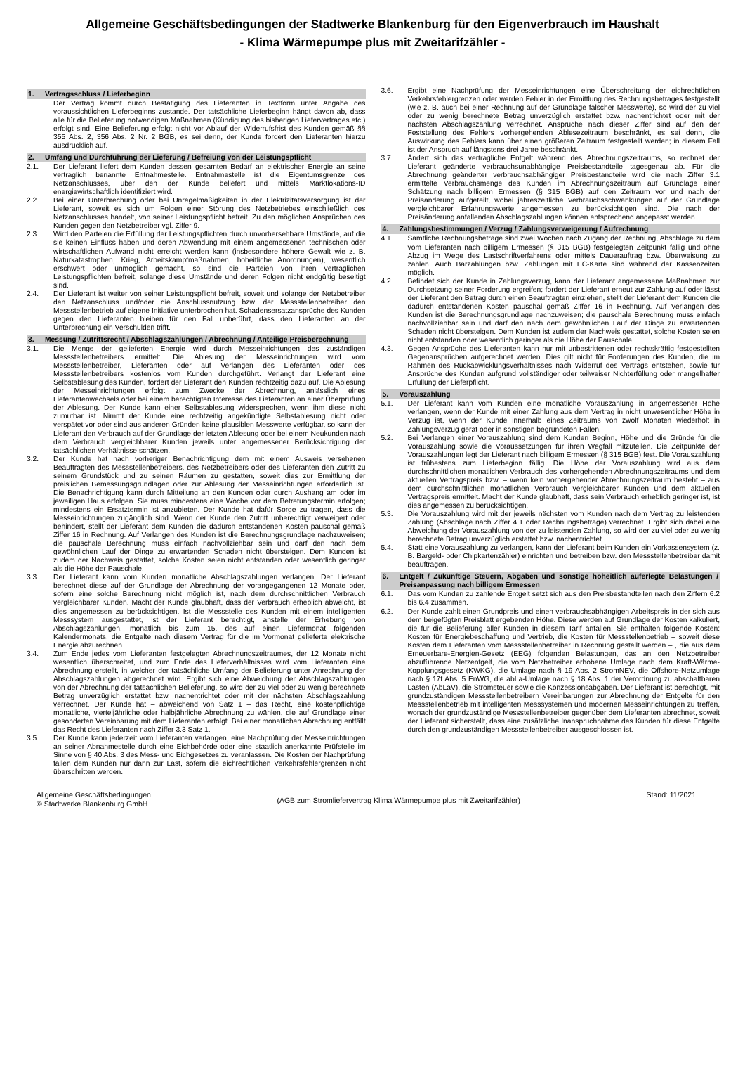Allgemeine Geschäftsbedingungen der Stadtwerke Blankenburg für den Eigenverbrauch im Haushalt
- Klima Wärmepumpe plus mit Zweitarifzähler -
1. Vertragsschluss / Lieferbeginn
Der Vertrag kommt durch Bestätigung des Lieferanten in Textform unter Angabe des voraussichtlichen Lieferbeginns zustande. Der tatsächliche Lieferbeginn hängt davon ab, dass alle für die Belieferung notwendigen Maßnahmen (Kündigung des bisherigen Liefervertrages etc.) erfolgt sind. Eine Belieferung erfolgt nicht vor Ablauf der Widerrufsfrist des Kunden gemäß §§ 355 Abs. 2, 356 Abs. 2 Nr. 2 BGB, es sei denn, der Kunde fordert den Lieferanten hierzu ausdrücklich auf.
2. Umfang und Durchführung der Lieferung / Befreiung von der Leistungspflicht
2.1. Der Lieferant liefert dem Kunden dessen gesamten Bedarf an elektrischer Energie an seine vertraglich benannte Entnahmestelle. Entnahmestelle ist die Eigentumsgrenze des Netzanschlusses, über den der Kunde beliefert und mittels Marktlokations-ID energiewirtschaftlich identifiziert wird.
2.2. Bei einer Unterbrechung oder bei Unregelmäßigkeiten in der Elektrizitätsversorgung ist der Lieferant, soweit es sich um Folgen einer Störung des Netzbetriebes einschließlich des Netzanschlusses handelt, von seiner Leistungspflicht befreit. Zu den möglichen Ansprüchen des Kunden gegen den Netzbetreiber vgl. Ziffer 9.
2.3. Wird den Parteien die Erfüllung der Leistungspflichten durch unvorhersehbare Umstände, auf die sie keinen Einfluss haben und deren Abwendung mit einem angemessenen technischen oder wirtschaftlichen Aufwand nicht erreicht werden kann (insbesondere höhere Gewalt wie z. B. Naturkatastrophen, Krieg, Arbeitskampfmaßnahmen, hoheitliche Anordnungen), wesentlich erschwert oder unmöglich gemacht, so sind die Parteien von ihren vertraglichen Leistungspflichten befreit, solange diese Umstände und deren Folgen nicht endgültig beseitigt sind.
2.4. Der Lieferant ist weiter von seiner Leistungspflicht befreit, soweit und solange der Netzbetreiber den Netzanschluss und/oder die Anschlussnutzung bzw. der Messstellenbetreiber den Messstellenbetrieb auf eigene Initiative unterbrochen hat. Schadensersatzansprüche des Kunden gegen den Lieferanten bleiben für den Fall unberührt, dass den Lieferanten an der Unterbrechung ein Verschulden trifft.
3. Messung / Zutrittsrecht / Abschlagszahlungen / Abrechnung / Anteilige Preisberechnung
3.1. Die Menge der gelieferten Energie wird durch Messeinrichtungen des zuständigen Messstellenbetreibers ermittelt. Die Ablesung der Messeinrichtungen wird vom Messstellenbetreiber, Lieferanten oder auf Verlangen des Lieferanten oder des Messstellenbetreibers kostenlos vom Kunden durchgeführt. Verlangt der Lieferant eine Selbstablesung des Kunden, fordert der Lieferant den Kunden rechtzeitig dazu auf. Die Ablesung der Messeinrichtungen erfolgt zum Zwecke der Abrechnung, anlässlich eines Lieferantenwechsels oder bei einem berechtigten Interesse des Lieferanten an einer Überprüfung der Ablesung. Der Kunde kann einer Selbstablesung widersprechen, wenn ihm diese nicht zumutbar ist. Nimmt der Kunde eine rechtzeitig angekündigte Selbstablesung nicht oder verspätet vor oder sind aus anderen Gründen keine plausiblen Messwerte verfügbar, so kann der Lieferant den Verbrauch auf der Grundlage der letzten Ablesung oder bei einem Neukunden nach dem Verbrauch vergleichbarer Kunden jeweils unter angemessener Berücksichtigung der tatsächlichen Verhältnisse schätzen.
3.2. Der Kunde hat nach vorheriger Benachrichtigung dem mit einem Ausweis versehenen Beauftragten des Messstellenbetreibers, des Netzbetreibers oder des Lieferanten den Zutritt zu seinem Grundstück und zu seinen Räumen zu gestatten, soweit dies zur Ermittlung der preislichen Bemessungsgrundlagen oder zur Ablesung der Messeinrichtungen erforderlich ist. Die Benachrichtigung kann durch Mitteilung an den Kunden oder durch Aushang am oder im jeweiligen Haus erfolgen. Sie muss mindestens eine Woche vor dem Betretungstermin erfolgen; mindestens ein Ersatztermin ist anzubieten. Der Kunde hat dafür Sorge zu tragen, dass die Messeinrichtungen zugänglich sind. Wenn der Kunde den Zutritt unberechtigt verweigert oder behindert, stellt der Lieferant dem Kunden die dadurch entstandenen Kosten pauschal gemäß Ziffer 16 in Rechnung. Auf Verlangen des Kunden ist die Berechnungsgrundlage nachzuweisen; die pauschale Berechnung muss einfach nachvollziehbar sein und darf den nach dem gewöhnlichen Lauf der Dinge zu erwartenden Schaden nicht übersteigen. Dem Kunden ist zudem der Nachweis gestattet, solche Kosten seien nicht entstanden oder wesentlich geringer als die Höhe der Pauschale.
3.3. Der Lieferant kann vom Kunden monatliche Abschlagszahlungen verlangen. Der Lieferant berechnet diese auf der Grundlage der Abrechnung der vorangegangenen 12 Monate oder, sofern eine solche Berechnung nicht möglich ist, nach dem durchschnittlichen Verbrauch vergleichbarer Kunden. Macht der Kunde glaubhaft, dass der Verbrauch erheblich abweicht, ist dies angemessen zu berücksichtigen. Ist die Messstelle des Kunden mit einem intelligenten Messsystem ausgestattet, ist der Lieferant berechtigt, anstelle der Erhebung von Abschlagszahlungen, monatlich bis zum 15. des auf einen Liefermonat folgenden Kalendermonats, die Entgelte nach diesem Vertrag für die im Vormonat gelieferte elektrische Energie abzurechnen.
3.4. Zum Ende jedes vom Lieferanten festgelegten Abrechnungszeitraumes, der 12 Monate nicht wesentlich überschreitet, und zum Ende des Lieferverhältnisses wird vom Lieferanten eine Abrechnung erstellt, in welcher der tatsächliche Umfang der Belieferung unter Anrechnung der Abschlagszahlungen abgerechnet wird. Ergibt sich eine Abweichung der Abschlagszahlungen von der Abrechnung der tatsächlichen Belieferung, so wird der zu viel oder zu wenig berechnete Betrag unverzüglich erstattet bzw. nachentrichtet oder mit der nächsten Abschlagszahlung verrechnet. Der Kunde hat – abweichend von Satz 1 – das Recht, eine kostenpflichtige monatliche, vierteljährliche oder halbjährliche Abrechnung zu wählen, die auf Grundlage einer gesonderten Vereinbarung mit dem Lieferanten erfolgt. Bei einer monatlichen Abrechnung entfällt das Recht des Lieferanten nach Ziffer 3.3 Satz 1.
3.5. Der Kunde kann jederzeit vom Lieferanten verlangen, eine Nachprüfung der Messeinrichtungen an seiner Abnahmestelle durch eine Eichbehörde oder eine staatlich anerkannte Prüfstelle im Sinne von § 40 Abs. 3 des Mess- und Eichgesetzes zu veranlassen. Die Kosten der Nachprüfung fallen dem Kunden nur dann zur Last, sofern die eichrechtlichen Verkehrsfehlergrenzen nicht überschritten werden.
3.6. Ergibt eine Nachprüfung der Messeinrichtungen eine Überschreitung der eichrechtlichen Verkehrsfehlergrenzen oder werden Fehler in der Ermittlung des Rechnungsbetrages festgestellt (wie z. B. auch bei einer Rechnung auf der Grundlage falscher Messwerte), so wird der zu viel oder zu wenig berechnete Betrag unverzüglich erstattet bzw. nachentrichtet oder mit der nächsten Abschlagszahlung verrechnet. Ansprüche nach dieser Ziffer sind auf den der Feststellung des Fehlers vorhergehenden Ablesezeitraum beschränkt, es sei denn, die Auswirkung des Fehlers kann über einen größeren Zeitraum festgestellt werden; in diesem Fall ist der Anspruch auf längstens drei Jahre beschränkt.
3.7. Ändert sich das vertragliche Entgelt während des Abrechnungszeitraums, so rechnet der Lieferant geänderte verbrauchsunabhängige Preisbestandteile tagesgenau ab. Für die Abrechnung geänderter verbrauchsabhängiger Preisbestandteile wird die nach Ziffer 3.1 ermittelte Verbrauchsmenge des Kunden im Abrechnungszeitraum auf Grundlage einer Schätzung nach billigem Ermessen (§ 315 BGB) auf den Zeitraum vor und nach der Preisänderung aufgeteilt, wobei jahreszeitliche Verbrauchsschwankungen auf der Grundlage vergleichbarer Erfahrungswerte angemessen zu berücksichtigen sind. Die nach der Preisänderung anfallenden Abschlagszahlungen können entsprechend angepasst werden.
4. Zahlungsbestimmungen / Verzug / Zahlungsverweigerung / Aufrechnung
4.1. Sämtliche Rechnungsbeträge sind zwei Wochen nach Zugang der Rechnung, Abschläge zu dem vom Lieferanten nach billigem Ermessen (§ 315 BGB) festgelegten Zeitpunkt fällig und ohne Abzug im Wege des Lastschriftverfahrens oder mittels Dauerauftrag bzw. Überweisung zu zahlen. Auch Barzahlungen bzw. Zahlungen mit EC-Karte sind während der Kassenzeiten möglich.
4.2. Befindet sich der Kunde in Zahlungsverzug, kann der Lieferant angemessene Maßnahmen zur Durchsetzung seiner Forderung ergreifen; fordert der Lieferant erneut zur Zahlung auf oder lässt der Lieferant den Betrag durch einen Beauftragten einziehen, stellt der Lieferant dem Kunden die dadurch entstandenen Kosten pauschal gemäß Ziffer 16 in Rechnung. Auf Verlangen des Kunden ist die Berechnungsgrundlage nachzuweisen; die pauschale Berechnung muss einfach nachvollziehbar sein und darf den nach dem gewöhnlichen Lauf der Dinge zu erwartenden Schaden nicht übersteigen. Dem Kunden ist zudem der Nachweis gestattet, solche Kosten seien nicht entstanden oder wesentlich geringer als die Höhe der Pauschale.
4.3. Gegen Ansprüche des Lieferanten kann nur mit unbestrittenen oder rechtskräftig festgestellten Gegenansprüchen aufgerechnet werden. Dies gilt nicht für Forderungen des Kunden, die im Rahmen des Rückabwicklungsverhältnisses nach Widerruf des Vertrags entstehen, sowie für Ansprüche des Kunden aufgrund vollständiger oder teilweiser Nichterfüllung oder mangelhafter Erfüllung der Lieferpflicht.
5. Vorauszahlung
5.1. Der Lieferant kann vom Kunden eine monatliche Vorauszahlung in angemessener Höhe verlangen, wenn der Kunde mit einer Zahlung aus dem Vertrag in nicht unwesentlicher Höhe in Verzug ist, wenn der Kunde innerhalb eines Zeitraums von zwölf Monaten wiederholt in Zahlungsverzug gerät oder in sonstigen begründeten Fällen.
5.2. Bei Verlangen einer Vorauszahlung sind dem Kunden Beginn, Höhe und die Gründe für die Vorauszahlung sowie die Voraussetzungen für ihren Wegfall mitzuteilen. Die Zeitpunkte der Vorauszahlungen legt der Lieferant nach billigem Ermessen (§ 315 BGB) fest. Die Vorauszahlung ist frühestens zum Lieferbeginn fällig. Die Höhe der Vorauszahlung wird aus dem durchschnittlichen monatlichen Verbrauch des vorhergehenden Abrechnungszeitraums und dem aktuellen Vertragspreis bzw. – wenn kein vorhergehender Abrechnungszeitraum besteht – aus dem durchschnittlichen monatlichen Verbrauch vergleichbarer Kunden und dem aktuellen Vertragspreis ermittelt. Macht der Kunde glaubhaft, dass sein Verbrauch erheblich geringer ist, ist dies angemessen zu berücksichtigen.
5.3. Die Vorauszahlung wird mit der jeweils nächsten vom Kunden nach dem Vertrag zu leistenden Zahlung (Abschläge nach Ziffer 4.1 oder Rechnungsbeträge) verrechnet. Ergibt sich dabei eine Abweichung der Vorauszahlung von der zu leistenden Zahlung, so wird der zu viel oder zu wenig berechnete Betrag unverzüglich erstattet bzw. nachentrichtet.
5.4. Statt eine Vorauszahlung zu verlangen, kann der Lieferant beim Kunden ein Vorkassensystem (z. B. Bargeld- oder Chipkartenzähler) einrichten und betreiben bzw. den Messstellenbetreiber damit beauftragen.
6. Entgelt / Zukünftige Steuern, Abgaben und sonstige hoheitlich auferlegte Belastungen / Preisanpassung nach billigem Ermessen
6.1. Das vom Kunden zu zahlende Entgelt setzt sich aus den Preisbestandteilen nach den Ziffern 6.2 bis 6.4 zusammen.
6.2. Der Kunde zahlt einen Grundpreis und einen verbrauchsabhängigen Arbeitspreis in der sich aus dem beigefügten Preisblatt ergebenden Höhe. Diese werden auf Grundlage der Kosten kalkuliert, die für die Belieferung aller Kunden in diesem Tarif anfallen. Sie enthalten folgende Kosten: Kosten für Energiebeschaffung und Vertrieb, die Kosten für Messstellenbetrieb – soweit diese Kosten dem Lieferanten vom Messstellenbetreiber in Rechnung gestellt werden – , die aus dem Erneuerbare-Energien-Gesetz (EEG) folgenden Belastungen, das an den Netzbetreiber abzuführende Netzentgelt, die vom Netzbetreiber erhobene Umlage nach dem Kraft-Wärme-Kopplungsgesetz (KWKG), die Umlage nach § 19 Abs. 2 StromNEV, die Offshore-Netzumlage nach § 17f Abs. 5 EnWG, die abLa-Umlage nach § 18 Abs. 1 der Verordnung zu abschaltbaren Lasten (AbLaV), die Stromsteuer sowie die Konzessionsabgaben. Der Lieferant ist berechtigt, mit grundzuständigen Messstellenbetreibern Vereinbarungen zur Abrechnung der Entgelte für den Messstellenbetrieb mit intelligenten Messsystemen und modernen Messeinrichtungen zu treffen, wonach der grundzuständige Messstellenbetreiber gegenüber dem Lieferanten abrechnet, soweit der Lieferant sicherstellt, dass eine zusätzliche Inanspruchnahme des Kunden für diese Entgelte durch den grundzuständigen Messstellenbetreiber ausgeschlossen ist.
Allgemeine Geschäftsbedingungen
© Stadtwerke Blankenburg GmbH
(AGB zum Stromliefervertrag Klima Wärmepumpe plus mit Zweitarifzähler)
Stand: 11/2021